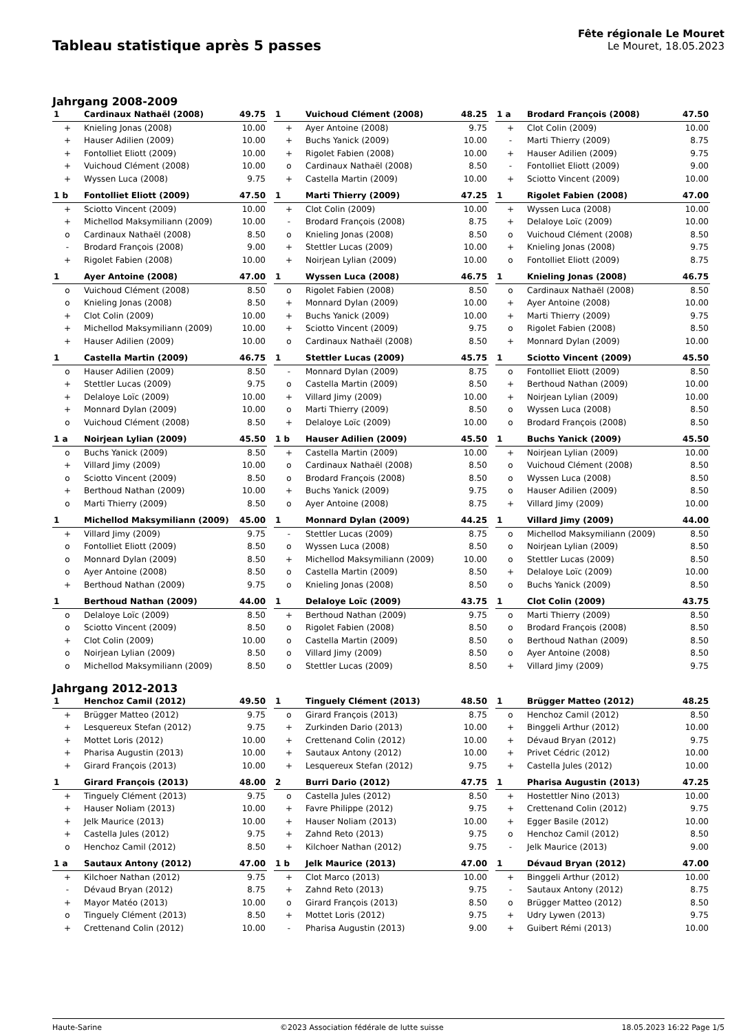Tableau statistique après 5 passes
Fête régionale Le Mouret
Le Mouret, 18.05.2023
Jahrgang 2008-2009
| 1 | Cardinaux Nathaël (2008) | 49.75 |
| --- | --- | --- |
| + | Knieling Jonas (2008) | 10.00 |
| + | Hauser Adilien (2009) | 10.00 |
| + | Fontolliet Eliott (2009) | 10.00 |
| + | Vuichoud Clément (2008) | 10.00 |
| + | Wyssen Luca (2008) | 9.75 |
| 1 | Vuichoud Clément (2008) | 48.25 |
| --- | --- | --- |
| + | Ayer Antoine (2008) | 9.75 |
| + | Buchs Yanick (2009) | 10.00 |
| + | Rigolet Fabien (2008) | 10.00 |
| o | Cardinaux Nathaël (2008) | 8.50 |
| + | Castella Martin (2009) | 10.00 |
| 1 a | Brodard François (2008) | 47.50 |
| --- | --- | --- |
| + | Clot Colin (2009) | 10.00 |
| - | Marti Thierry (2009) | 8.75 |
| + | Hauser Adilien (2009) | 9.75 |
| - | Fontolliet Eliott (2009) | 9.00 |
| + | Sciotto Vincent (2009) | 10.00 |
| 1 b | Fontolliet Eliott (2009) | 47.50 |
| --- | --- | --- |
| + | Sciotto Vincent (2009) | 10.00 |
| + | Michellod Maksymiliann (2009) | 10.00 |
| o | Cardinaux Nathaël (2008) | 8.50 |
| - | Brodard François (2008) | 9.00 |
| + | Rigolet Fabien (2008) | 10.00 |
| 1 | Marti Thierry (2009) | 47.25 |
| --- | --- | --- |
| + | Clot Colin (2009) | 10.00 |
| - | Brodard François (2008) | 8.75 |
| o | Knieling Jonas (2008) | 8.50 |
| + | Stettler Lucas (2009) | 10.00 |
| + | Noirjean Lylian (2009) | 10.00 |
| 1 | Rigolet Fabien (2008) | 47.00 |
| --- | --- | --- |
| + | Wyssen Luca (2008) | 10.00 |
| + | Delaloye Loïc (2009) | 10.00 |
| o | Vuichoud Clément (2008) | 8.50 |
| + | Knieling Jonas (2008) | 9.75 |
| o | Fontolliet Eliott (2009) | 8.75 |
| 1 | Ayer Antoine (2008) | 47.00 |
| --- | --- | --- |
| o | Vuichoud Clément (2008) | 8.50 |
| o | Knieling Jonas (2008) | 8.50 |
| + | Clot Colin (2009) | 10.00 |
| + | Michellod Maksymiliann (2009) | 10.00 |
| + | Hauser Adilien (2009) | 10.00 |
| 1 | Wyssen Luca (2008) | 46.75 |
| --- | --- | --- |
| o | Rigolet Fabien (2008) | 8.50 |
| + | Monnard Dylan (2009) | 10.00 |
| + | Buchs Yanick (2009) | 10.00 |
| + | Sciotto Vincent (2009) | 9.75 |
| o | Cardinaux Nathaël (2008) | 8.50 |
| 1 | Knieling Jonas (2008) | 46.75 |
| --- | --- | --- |
| o | Cardinaux Nathaël (2008) | 8.50 |
| + | Ayer Antoine (2008) | 10.00 |
| + | Marti Thierry (2009) | 9.75 |
| o | Rigolet Fabien (2008) | 8.50 |
| + | Monnard Dylan (2009) | 10.00 |
| 1 | Castella Martin (2009) | 46.75 |
| --- | --- | --- |
| o | Hauser Adilien (2009) | 8.50 |
| + | Stettler Lucas (2009) | 9.75 |
| + | Delaloye Loïc (2009) | 10.00 |
| + | Monnard Dylan (2009) | 10.00 |
| o | Vuichoud Clément (2008) | 8.50 |
| 1 | Stettler Lucas (2009) | 45.75 |
| --- | --- | --- |
| - | Monnard Dylan (2009) | 8.75 |
| o | Castella Martin (2009) | 8.50 |
| + | Villard Jimy (2009) | 10.00 |
| o | Marti Thierry (2009) | 8.50 |
| + | Delaloye Loïc (2009) | 10.00 |
| 1 | Sciotto Vincent (2009) | 45.50 |
| --- | --- | --- |
| o | Fontolliet Eliott (2009) | 8.50 |
| + | Berthoud Nathan (2009) | 10.00 |
| + | Noirjean Lylian (2009) | 10.00 |
| o | Wyssen Luca (2008) | 8.50 |
| o | Brodard François (2008) | 8.50 |
| 1 a | Noirjean Lylian (2009) | 45.50 |
| --- | --- | --- |
| o | Buchs Yanick (2009) | 8.50 |
| + | Villard Jimy (2009) | 10.00 |
| o | Sciotto Vincent (2009) | 8.50 |
| + | Berthoud Nathan (2009) | 10.00 |
| o | Marti Thierry (2009) | 8.50 |
| 1 b | Hauser Adilien (2009) | 45.50 |
| --- | --- | --- |
| + | Castella Martin (2009) | 10.00 |
| o | Cardinaux Nathaël (2008) | 8.50 |
| o | Brodard François (2008) | 8.50 |
| + | Buchs Yanick (2009) | 9.75 |
| o | Ayer Antoine (2008) | 8.75 |
| 1 | Buchs Yanick (2009) | 45.50 |
| --- | --- | --- |
| + | Noirjean Lylian (2009) | 10.00 |
| o | Vuichoud Clément (2008) | 8.50 |
| o | Wyssen Luca (2008) | 8.50 |
| o | Hauser Adilien (2009) | 8.50 |
| + | Villard Jimy (2009) | 10.00 |
| 1 | Michellod Maksymiliann (2009) | 45.00 |
| --- | --- | --- |
| + | Villard Jimy (2009) | 9.75 |
| o | Fontolliet Eliott (2009) | 8.50 |
| o | Monnard Dylan (2009) | 8.50 |
| o | Ayer Antoine (2008) | 8.50 |
| + | Berthoud Nathan (2009) | 9.75 |
| 1 | Monnard Dylan (2009) | 44.25 |
| --- | --- | --- |
| - | Stettler Lucas (2009) | 8.75 |
| o | Wyssen Luca (2008) | 8.50 |
| + | Michellod Maksymiliann (2009) | 10.00 |
| o | Castella Martin (2009) | 8.50 |
| o | Knieling Jonas (2008) | 8.50 |
| 1 | Villard Jimy (2009) | 44.00 |
| --- | --- | --- |
| o | Michellod Maksymiliann (2009) | 8.50 |
| o | Noirjean Lylian (2009) | 8.50 |
| o | Stettler Lucas (2009) | 8.50 |
| + | Delaloye Loïc (2009) | 10.00 |
| o | Buchs Yanick (2009) | 8.50 |
| 1 | Berthoud Nathan (2009) | 44.00 |
| --- | --- | --- |
| o | Delaloye Loïc (2009) | 8.50 |
| o | Sciotto Vincent (2009) | 8.50 |
| + | Clot Colin (2009) | 10.00 |
| o | Noirjean Lylian (2009) | 8.50 |
| o | Michellod Maksymiliann (2009) | 8.50 |
| 1 | Delaloye Loïc (2009) | 43.75 |
| --- | --- | --- |
| + | Berthoud Nathan (2009) | 9.75 |
| o | Rigolet Fabien (2008) | 8.50 |
| o | Castella Martin (2009) | 8.50 |
| o | Villard Jimy (2009) | 8.50 |
| o | Stettler Lucas (2009) | 8.50 |
| 1 | Clot Colin (2009) | 43.75 |
| --- | --- | --- |
| o | Marti Thierry (2009) | 8.50 |
| o | Brodard François (2008) | 8.50 |
| o | Berthoud Nathan (2009) | 8.50 |
| o | Ayer Antoine (2008) | 8.50 |
| + | Villard Jimy (2009) | 9.75 |
Jahrgang 2012-2013
| 1 | Henchoz Camil (2012) | 49.50 |
| --- | --- | --- |
| + | Brügger Matteo (2012) | 9.75 |
| + | Lesquereux Stefan (2012) | 9.75 |
| + | Mottet Loris (2012) | 10.00 |
| + | Pharisa Augustin (2013) | 10.00 |
| + | Girard François (2013) | 10.00 |
| 1 | Tinguely Clément (2013) | 48.50 |
| --- | --- | --- |
| o | Girard François (2013) | 8.75 |
| + | Zurkinden Dario (2013) | 10.00 |
| + | Crettenand Colin (2012) | 10.00 |
| + | Sautaux Antony (2012) | 10.00 |
| + | Lesquereux Stefan (2012) | 9.75 |
| 1 | Brügger Matteo (2012) | 48.25 |
| --- | --- | --- |
| o | Henchoz Camil (2012) | 8.50 |
| + | Binggeli Arthur (2012) | 10.00 |
| + | Dévaud Bryan (2012) | 9.75 |
| + | Privet Cédric (2012) | 10.00 |
| + | Castella Jules (2012) | 10.00 |
| 1 | Girard François (2013) | 48.00 |
| --- | --- | --- |
| + | Tinguely Clément (2013) | 9.75 |
| + | Hauser Noliam (2013) | 10.00 |
| + | Jelk Maurice (2013) | 10.00 |
| + | Castella Jules (2012) | 9.75 |
| o | Henchoz Camil (2012) | 8.50 |
| 2 | Burri Dario (2012) | 47.75 |
| --- | --- | --- |
| o | Castella Jules (2012) | 8.50 |
| + | Favre Philippe (2012) | 9.75 |
| + | Hauser Noliam (2013) | 10.00 |
| + | Zahnd Reto (2013) | 9.75 |
| + | Kilchoer Nathan (2012) | 9.75 |
| 1 | Pharisa Augustin (2013) | 47.25 |
| --- | --- | --- |
| + | Hostettler Nino (2013) | 10.00 |
| + | Crettenand Colin (2012) | 9.75 |
| + | Egger Basile (2012) | 10.00 |
| o | Henchoz Camil (2012) | 8.50 |
| - | Jelk Maurice (2013) | 9.00 |
| 1 a | Sautaux Antony (2012) | 47.00 |
| --- | --- | --- |
| + | Kilchoer Nathan (2012) | 9.75 |
| - | Dévaud Bryan (2012) | 8.75 |
| + | Mayor Matéo (2013) | 10.00 |
| o | Tinguely Clément (2013) | 8.50 |
| + | Crettenand Colin (2012) | 10.00 |
| 1 b | Jelk Maurice (2013) | 47.00 |
| --- | --- | --- |
| + | Clot Marco (2013) | 10.00 |
| + | Zahnd Reto (2013) | 9.75 |
| o | Girard François (2013) | 8.50 |
| + | Mottet Loris (2012) | 9.75 |
| - | Pharisa Augustin (2013) | 9.00 |
| 1 | Dévaud Bryan (2012) | 47.00 |
| --- | --- | --- |
| + | Binggeli Arthur (2012) | 10.00 |
| - | Sautaux Antony (2012) | 8.75 |
| o | Brügger Matteo (2012) | 8.50 |
| + | Udry Lywen (2013) | 9.75 |
| + | Guibert Rémi (2013) | 10.00 |
Haute-Sarine ©2023 Association fédérale de lutte suisse 18.05.2023 16:22 Page 1/5